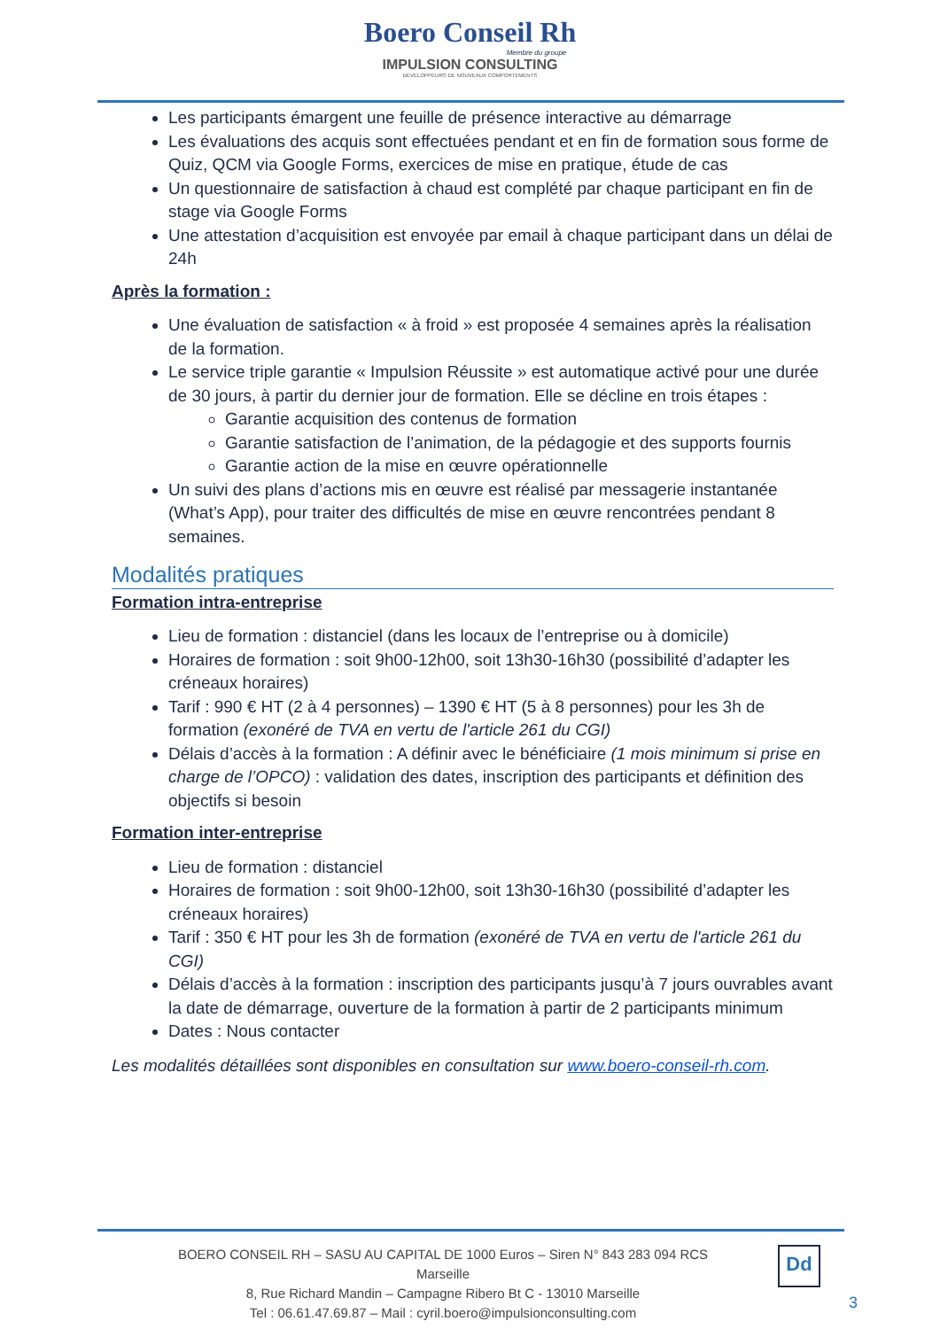Boero Conseil Rh
Membre du groupe
IMPULSION CONSULTING
DEVELOPPEURS DE NOUVEAUX COMPORTEMENTS
Les participants émargent une feuille de présence interactive au démarrage
Les évaluations des acquis sont effectuées pendant et en fin de formation sous forme de Quiz, QCM via Google Forms, exercices de mise en pratique, étude de cas
Un questionnaire de satisfaction à chaud est complété par chaque participant en fin de stage via Google Forms
Une attestation d’acquisition est envoyée par email à chaque participant dans un délai de 24h
Après la formation :
Une évaluation de satisfaction « à froid » est proposée 4 semaines après la réalisation de la formation.
Le service triple garantie « Impulsion Réussite » est automatique activé pour une durée de 30 jours, à partir du dernier jour de formation. Elle se décline en trois étapes :
Garantie acquisition des contenus de formation
Garantie satisfaction de l’animation, de la pédagogie et des supports fournis
Garantie action de la mise en œuvre opérationnelle
Un suivi des plans d’actions mis en œuvre est réalisé par messagerie instantanée (What’s App), pour traiter des difficultés de mise en œuvre rencontrées pendant 8 semaines.
Modalités pratiques
Formation intra-entreprise
Lieu de formation : distanciel (dans les locaux de l’entreprise ou à domicile)
Horaires de formation : soit 9h00-12h00, soit 13h30-16h30 (possibilité d’adapter les créneaux horaires)
Tarif : 990 € HT (2 à 4 personnes) – 1390 € HT (5 à 8 personnes) pour les 3h de formation (exonéré de TVA en vertu de l'article 261 du CGI)
Délais d’accès à la formation : A définir avec le bénéficiaire (1 mois minimum si prise en charge de l’OPCO) : validation des dates, inscription des participants et définition des objectifs si besoin
Formation inter-entreprise
Lieu de formation : distanciel
Horaires de formation : soit 9h00-12h00, soit 13h30-16h30 (possibilité d’adapter les créneaux horaires)
Tarif : 350 € HT pour les 3h de formation (exonéré de TVA en vertu de l'article 261 du CGI)
Délais d’accès à la formation : inscription des participants jusqu’à 7 jours ouvrables avant la date de démarrage, ouverture de la formation à partir de 2 participants minimum
Dates : Nous contacter
Les modalités détaillées sont disponibles en consultation sur www.boero-conseil-rh.com.
BOERO CONSEIL RH – SASU AU CAPITAL DE 1000 Euros – Siren N° 843 283 094 RCS Marseille
8, Rue Richard Mandin – Campagne Ribero Bt C - 13010 Marseille
Tel : 06.61.47.69.87 – Mail : cyril.boero@impulsionconsulting.com
Dd
3